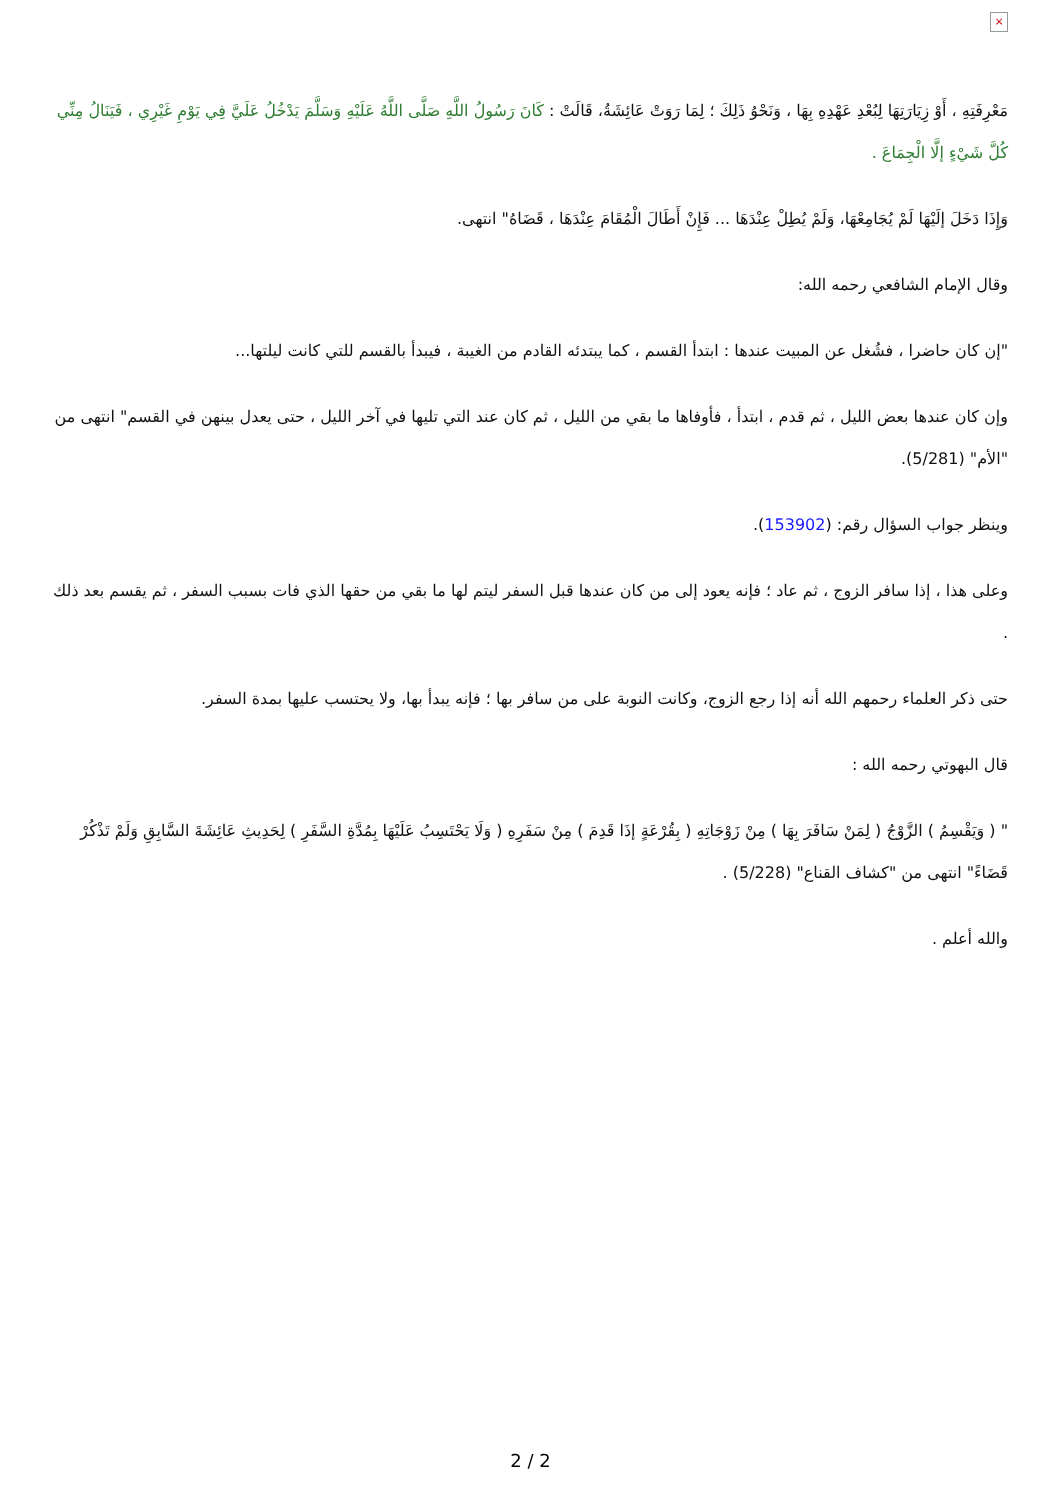×
مَعْرِفَتِهِ ، أَوْ زِيَارَتِهَا لِبُعْدِ عَهْدِهِ بِهَا ، وَنَحْوُ ذَلِكَ ؛ لِمَا رَوَتْ عَائِشَةُ، قَالَتْ : كَانَ رَسُولُ اللَّهِ صَلَّى اللَّهُ عَلَيْهِ وَسَلَّمَ يَدْخُلُ عَلَيَّ فِي يَوْمِ غَيْرِي ، فَيَنَالُ مِنِّي كُلَّ شَيْءٍ إلَّا الْجِمَاعَ .
وَإِذَا دَخَلَ إلَيْهَا لَمْ يُجَامِعْهَا، وَلَمْ يُطِلْ عِنْدَهَا ... فَإِنْ أَطَالَ الْمُقَامَ عِنْدَهَا ، قَضَاهُ" انتهى.
وقال الإمام الشافعي رحمه الله:
"إن كان حاضرا ، فشُغل عن المبيت عندها : ابتدأ القسم ، كما يبتدئه القادم من الغيبة ، فيبدأ بالقسم للتي كانت ليلتها...
وإن كان عندها بعض الليل ، ثم قدم ، ابتدأ ، فأوفاها ما بقي من الليل ، ثم كان عند التي تليها في آخر الليل ، حتى يعدل بينهن في القسم" انتهى من "الأم" (5/281).
وينظر جواب السؤال رقم: (153902).
وعلى هذا ، إذا سافر الزوج ، ثم عاد ؛ فإنه يعود إلى من كان عندها قبل السفر ليتم لها ما بقي من حقها الذي فات بسبب السفر ، ثم يقسم بعد ذلك .
حتى ذكر العلماء رحمهم الله أنه إذا رجع الزوج، وكانت النوبة على من سافر بها ؛ فإنه يبدأ بها، ولا يحتسب عليها بمدة السفر.
قال البهوتي رحمه الله :
" ( وَيَقْسِمُ ) الزَّوْجُ ( لِمَنْ سَافَرَ بِهَا ) مِنْ زَوْجَاتِهِ ( بِقُرْعَةٍ إذَا قَدِمَ ) مِنْ سَفَرِهِ ( وَلَا يَحْتَسِبُ عَلَيْهَا بِمُدَّةِ السَّفَرِ ) لِحَدِيثِ عَائِشَةَ السَّابِقِ وَلَمْ تَذْكُرْ قَضَاءً" انتهى من "كشاف القناع" (5/228) .
والله أعلم .
2 / 2